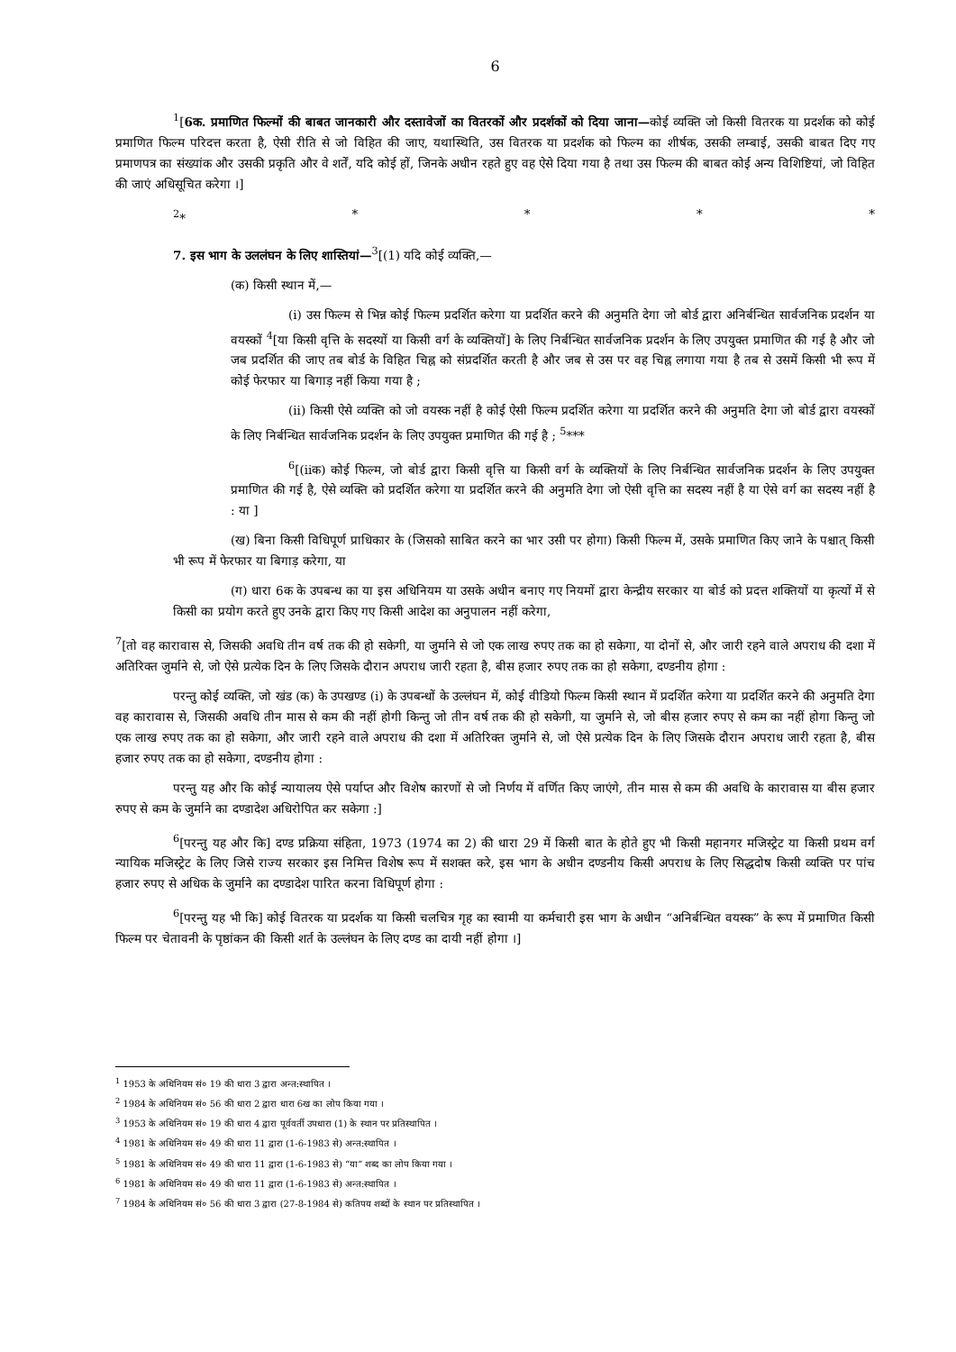6
<sup>1</sup> [6क. प्रमाणित फिल्मों की बाबत जानकारी और दस्तावेजों का वितरकों और प्रदर्शकों को दिया जाना—कोई व्यक्ति जो किसी वितरक या प्रदर्शक को कोई प्रमाणित फिल्म परिदत्त करता है, ऐसी रीति से जो विहित की जाए, यथास्थिति, उस वितरक या प्रदर्शक को फिल्म का शीर्षक, उसकी लम्बाई, उसकी बाबत दिए गए प्रमाणपत्र का संख्यांक और उसकी प्रकृति और वे शर्तें, यदि कोई हों, जिनके अधीन रहते हुए वह ऐसे दिया गया है तथा उस फिल्म की बाबत कोई अन्य विशिष्टियां, जो विहित की जाएं अधिसूचित करेगा ।]
<sup>2</sup>* * * * *
7. इस भाग के उललंघन के लिए शास्तियां—<sup>3</sup>[(1) यदि कोई व्यक्ति,—
(क) किसी स्थान में,—
(i) उस फिल्म से भिन्न कोई फिल्म प्रदर्शित करेगा या प्रदर्शित करने की अनुमति देगा जो बोर्ड द्वारा अनिर्बन्धित सार्वजनिक प्रदर्शन या वयस्कों <sup>4</sup>[या किसी वृत्ति के सदस्यों या किसी वर्ग के व्यक्तियों] के लिए निर्बन्धित सार्वजनिक प्रदर्शन के लिए उपयुक्त प्रमाणित की गई है और जो जब प्रदर्शित की जाए तब बोर्ड के विहित चिह्न को संप्रदर्शित करती है और जब से उस पर वह चिह्न लगाया गया है तब से उसमें किसी भी रूप में कोई फेरफार या बिगाड़ नहीं किया गया है ;
(ii) किसी ऐसे व्यक्ति को जो वयस्क नहीं है कोई ऐसी फिल्म प्रदर्शित करेगा या प्रदर्शित करने की अनुमति देगा जो बोर्ड द्वारा वयस्कों के लिए निर्बन्धित सार्वजनिक प्रदर्शन के लिए उपयुक्त प्रमाणित की गई है ; <sup>5</sup>***
<sup>6</sup> [(iiक) कोई फिल्म, जो बोर्ड द्वारा किसी वृत्ति या किसी वर्ग के व्यक्तियों के लिए निर्बन्धित सार्वजनिक प्रदर्शन के लिए उपयुक्त प्रमाणित की गई है, ऐसे व्यक्ति को प्रदर्शित करेगा या प्रदर्शित करने की अनुमति देगा जो ऐसी वृत्ति का सदस्य नहीं है या ऐसे वर्ग का सदस्य नहीं है : या ]
(ख) बिना किसी विधिपूर्ण प्राधिकार के (जिसको साबित करने का भार उसी पर होगा) किसी फिल्म में, उसके प्रमाणित किए जाने के पश्चात् किसी भी रूप में फेरफार या बिगाड़ करेगा, या
(ग) धारा 6क के उपबन्ध का या इस अधिनियम या उसके अधीन बनाए गए नियमों द्वारा केन्द्रीय सरकार या बोर्ड को प्रदत्त शक्तियों या कृत्यों में से किसी का प्रयोग करते हुए उनके द्वारा किए गए किसी आदेश का अनुपालन नहीं करेगा,
<sup>7</sup> [तो वह कारावास से, जिसकी अवधि तीन वर्ष तक की हो सकेगी, या जुर्माने से जो एक लाख रुपए तक का हो सकेगा, या दोनों से, और जारी रहने वाले अपराध की दशा में अतिरिक्त जुर्माने से, जो ऐसे प्रत्येक दिन के लिए जिसके दौरान अपराध जारी रहता है, बीस हजार रुपए तक का हो सकेगा, दण्डनीय होगा :
परन्तु कोई व्यक्ति, जो खंड (क) के उपखण्ड (i) के उपबन्धों के उल्लंघन में, कोई वीडियो फिल्म किसी स्थान में प्रदर्शित करेगा या प्रदर्शित करने की अनुमति देगा वह कारावास से, जिसकी अवधि तीन मास से कम की नहीं होगी किन्तु जो तीन वर्ष तक की हो सकेगी, या जुर्माने से, जो बीस हजार रुपए से कम का नहीं होगा किन्तु जो एक लाख रुपए तक का हो सकेगा, और जारी रहने वाले अपराध की दशा में अतिरिक्त जुर्माने से, जो ऐसे प्रत्येक दिन के लिए जिसके दौरान अपराध जारी रहता है, बीस हजार रुपए तक का हो सकेगा, दण्डनीय होगा :
परन्तु यह और कि कोई न्यायालय ऐसे पर्याप्त और विशेष कारणों से जो निर्णय में वर्णित किए जाएंगे, तीन मास से कम की अवधि के कारावास या बीस हजार रुपए से कम के जुर्माने का दण्डादेश अधिरोपित कर सकेगा :]
<sup>6</sup> [परन्तु यह और कि] दण्ड प्रक्रिया संहिता, 1973 (1974 का 2) की धारा 29 में किसी बात के होते हुए भी किसी महानगर मजिस्ट्रेट या किसी प्रथम वर्ग न्यायिक मजिस्ट्रेट के लिए जिसे राज्य सरकार इस निमित्त विशेष रूप में सशक्त करे, इस भाग के अधीन दण्डनीय किसी अपराध के लिए सिद्धदोष किसी व्यक्ति पर पांच हजार रुपए से अधिक के जुर्माने का दण्डादेश पारित करना विधिपूर्ण होगा :
<sup>6</sup> [परन्तु यह भी कि] कोई वितरक या प्रदर्शक या किसी चलचित्र गृह का स्वामी या कर्मचारी इस भाग के अधीन “अनिर्बन्धित वयस्क” के रूप में प्रमाणित किसी फिल्म पर चेतावनी के पृष्ठांकन की किसी शर्त के उल्लंघन के लिए दण्ड का दायी नहीं होगा ।]
<sup>1</sup> 1953 के अधिनियम सं० 19 की धारा 3 द्वारा अन्त:स्थापित ।
<sup>2</sup> 1984 के अधिनियम सं० 56 की धारा 2 द्वारा धारा 6ख का लोप किया गया ।
<sup>3</sup> 1953 के अधिनियम सं० 19 की धारा 4 द्वारा पूर्ववर्ती उपधारा (1) के स्थान पर प्रतिस्थापित ।
<sup>4</sup> 1981 के अधिनियम सं० 49 की धारा 11 द्वारा (1-6-1983 से) अन्त:स्थापित ।
<sup>5</sup> 1981 के अधिनियम सं० 49 की धारा 11 द्वारा (1-6-1983 से) “या” शब्द का लोप किया गया ।
<sup>6</sup> 1981 के अधिनियम सं० 49 की धारा 11 द्वारा (1-6-1983 से) अन्त:स्थापित ।
<sup>7</sup> 1984 के अधिनियम सं० 56 की धारा 3 द्वारा (27-8-1984 से) कतिपय शब्दों के स्थान पर प्रतिस्थापित ।